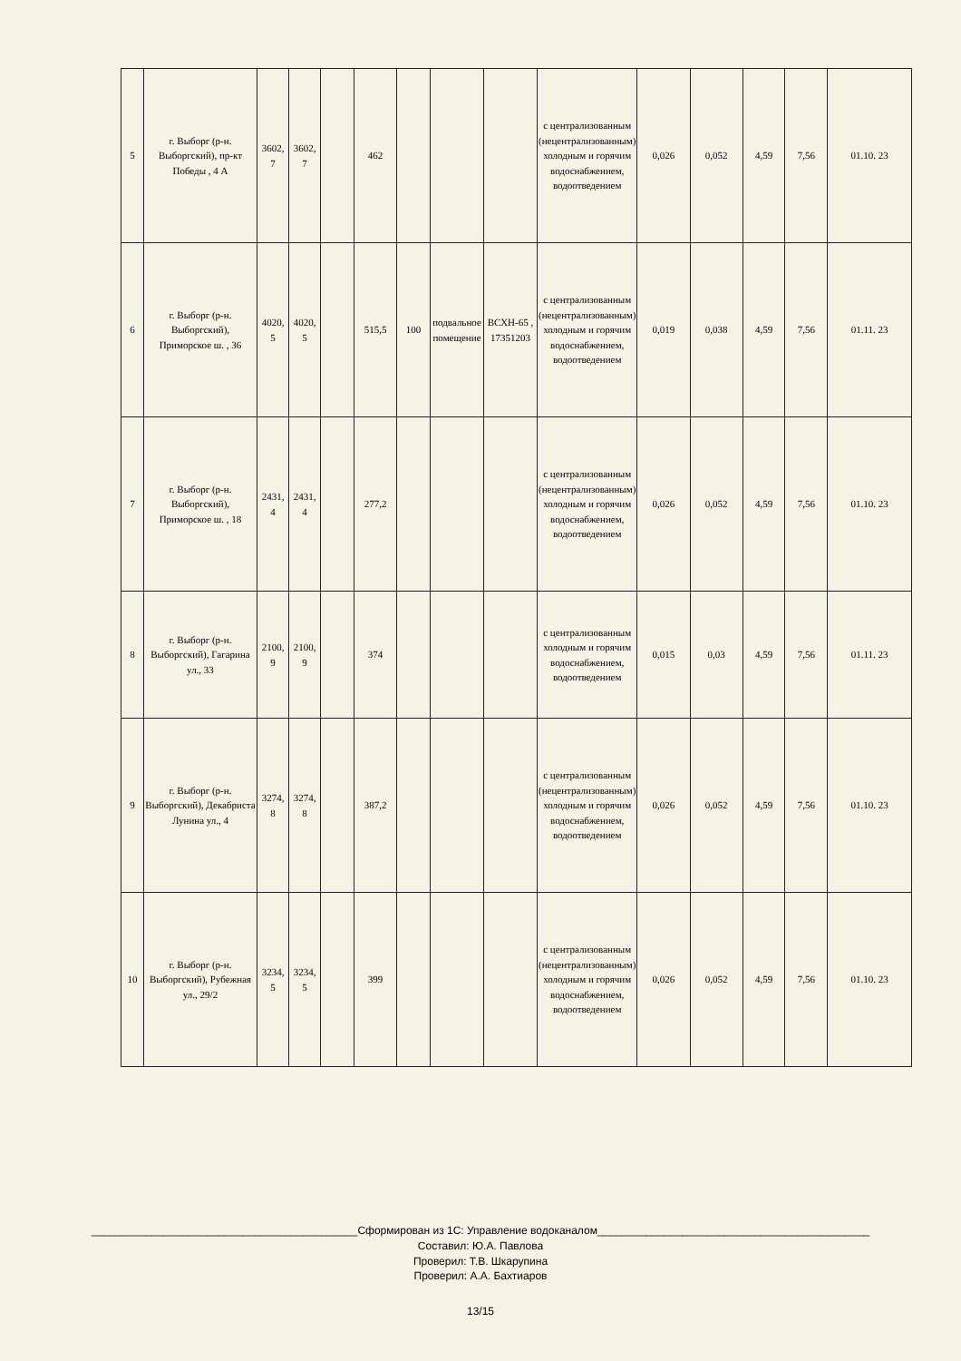| 5 | г. Выборг (р-н. Выборгский), пр-кт Победы , 4 А | 3602, 7 | 3602, 7 | | 462 | | | | с централизованным (нецентрализованным) холодным и горячим водоснабжением, водоотведением | 0,026 | 0,052 | 4,59 | 7,56 | 01.10. 23 |
| 6 | г. Выборг (р-н. Выборгский), Приморское ш. , 36 | 4020, 5 | 4020, 5 | | 515,5 | 100 | подвальное помещение | ВСХН-65 , 17351203 | с централизованным (нецентрализованным) холодным и горячим водоснабжением, водоотведением | 0,019 | 0,038 | 4,59 | 7,56 | 01.11. 23 |
| 7 | г. Выборг (р-н. Выборгский), Приморское ш. , 18 | 2431, 4 | 2431, 4 | | 277,2 | | | | с централизованным (нецентрализованным) холодным и горячим водоснабжением, водоотведением | 0,026 | 0,052 | 4,59 | 7,56 | 01.10. 23 |
| 8 | г. Выборг (р-н. Выборгский), Гагарина ул., 33 | 2100, 9 | 2100, 9 | | 374 | | | | с централизованным холодным и горячим водоснабжением, водоотведением | 0,015 | 0,03 | 4,59 | 7,56 | 01.11. 23 |
| 9 | г. Выборг (р-н. Выборгский), Декабриста Лунина ул., 4 | 3274, 8 | 3274, 8 | | 387,2 | | | | с централизованным (нецентрализованным) холодным и горячим водоснабжением, водоотведением | 0,026 | 0,052 | 4,59 | 7,56 | 01.10. 23 |
| 10 | г. Выборг (р-н. Выборгский), Рубежная ул., 29/2 | 3234, 5 | 3234, 5 | | 399 | | | | с централизованным (нецентрализованным) холодным и горячим водоснабжением, водоотведением | 0,026 | 0,052 | 4,59 | 7,56 | 01.10. 23 |
____________________________________________Сформирован из 1С: Управление водоканалом_____________________________________________
Составил: Ю.А. Павлова
Проверил: Т.В. Шкарупина
Проверил: А.А. Бахтиаров
13/15